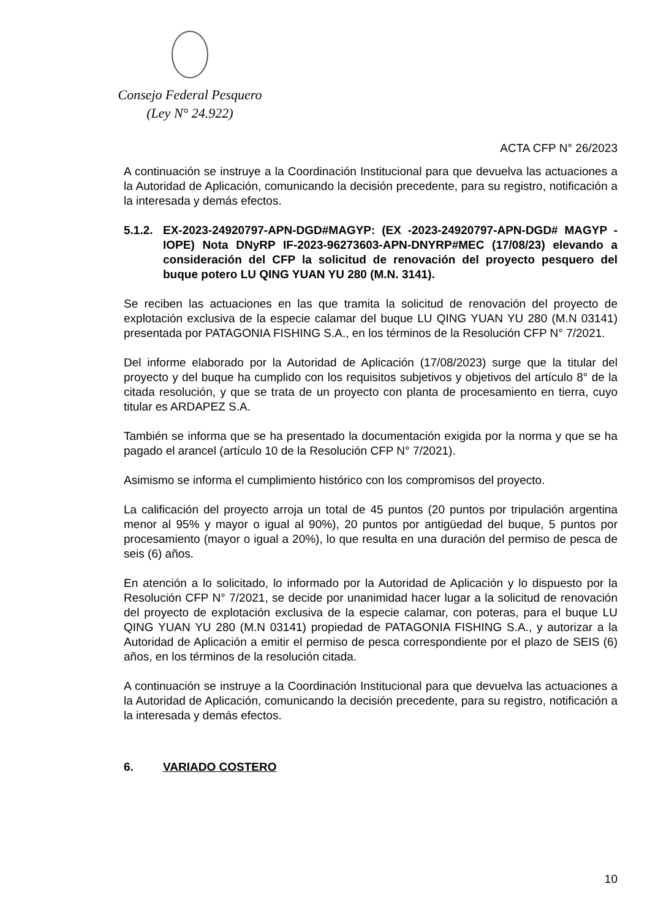Consejo Federal Pesquero
(Ley N° 24.922)
ACTA CFP N° 26/2023
A continuación se instruye a la Coordinación Institucional para que devuelva las actuaciones a la Autoridad de Aplicación, comunicando la decisión precedente, para su registro, notificación a la interesada y demás efectos.
5.1.2.
EX-2023-24920797-APN-DGD#MAGYP: (EX -2023-24920797-APN-DGD# MAGYP -IOPE) Nota DNyRP IF-2023-96273603-APN-DNYRP#MEC (17/08/23) elevando a consideración del CFP la solicitud de renovación del proyecto pesquero del buque potero LU QING YUAN YU 280 (M.N. 3141).
Se reciben las actuaciones en las que tramita la solicitud de renovación del proyecto de explotación exclusiva de la especie calamar del buque LU QING YUAN YU 280 (M.N 03141) presentada por PATAGONIA FISHING S.A., en los términos de la Resolución CFP N° 7/2021.
Del informe elaborado por la Autoridad de Aplicación (17/08/2023) surge que la titular del proyecto y del buque ha cumplido con los requisitos subjetivos y objetivos del artículo 8° de la citada resolución, y que se trata de un proyecto con planta de procesamiento en tierra, cuyo titular es ARDAPEZ S.A.
También se informa que se ha presentado la documentación exigida por la norma y que se ha pagado el arancel (artículo 10 de la Resolución CFP N° 7/2021).
Asimismo se informa el cumplimiento histórico con los compromisos del proyecto.
La calificación del proyecto arroja un total de 45 puntos (20 puntos por tripulación argentina menor al 95% y mayor o igual al 90%), 20 puntos por antigüedad del buque, 5 puntos por procesamiento (mayor o igual a 20%), lo que resulta en una duración del permiso de pesca de seis (6) años.
En atención a lo solicitado, lo informado por la Autoridad de Aplicación y lo dispuesto por la Resolución CFP N° 7/2021, se decide por unanimidad hacer lugar a la solicitud de renovación del proyecto de explotación exclusiva de la especie calamar, con poteras, para el buque LU QING YUAN YU 280 (M.N 03141) propiedad de PATAGONIA FISHING S.A., y autorizar a la Autoridad de Aplicación a emitir el permiso de pesca correspondiente por el plazo de SEIS (6) años, en los términos de la resolución citada.
A continuación se instruye a la Coordinación Institucional para que devuelva las actuaciones a la Autoridad de Aplicación, comunicando la decisión precedente, para su registro, notificación a la interesada y demás efectos.
6. VARIADO COSTERO
10